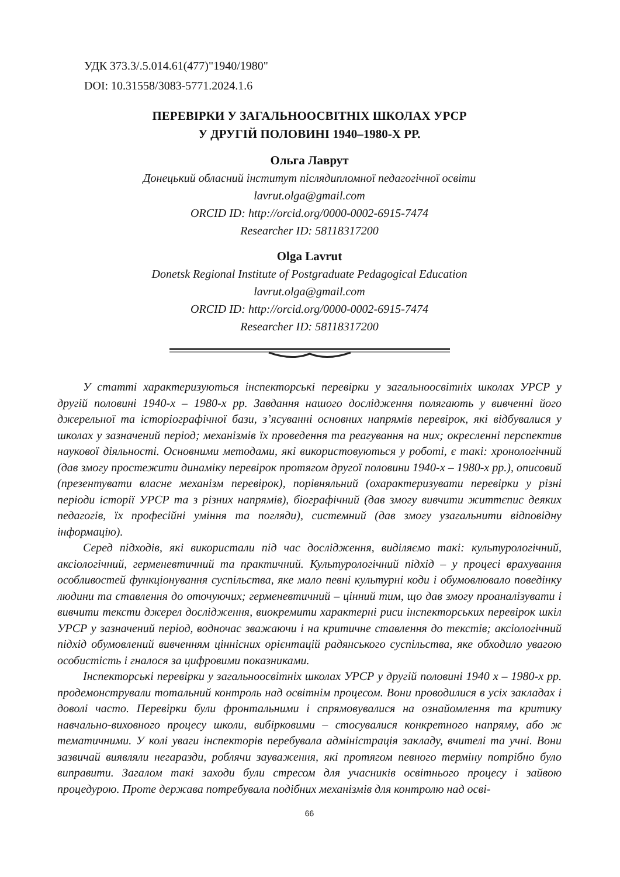УДК 373.3/.5.014.61(477)"1940/1980"
DOI: 10.31558/3083-5771.2024.1.6
ПЕРЕВІРКИ У ЗАГАЛЬНООСВІТНІХ ШКОЛАХ УРСР
У ДРУГІЙ ПОЛОВИНІ 1940–1980-Х РР.
Ольга Лаврут
Донецький обласний інститут післядипломної педагогічної освіти
lavrut.olga@gmail.com
ORCID ID: http://orcid.org/0000-0002-6915-7474
Researcher ID: 58118317200
Olga Lavrut
Donetsk Regional Institute of Postgraduate Pedagogical Education
lavrut.olga@gmail.com
ORCID ID: http://orcid.org/0000-0002-6915-7474
Researcher ID: 58118317200
У статті характеризуються інспекторські перевірки у загальноосвітніх школах УРСР у другій половині 1940-х – 1980-х рр. Завдання нашого дослідження полягають у вивченні його джерельної та історіографічної бази, з’ясуванні основних напрямів перевірок, які відбувалися у школах у зазначений період; механізмів їх проведення та реагування на них; окресленні перспектив наукової діяльності. Основними методами, які використовуються у роботі, є такі: хронологічний (дав змогу простежити динаміку перевірок протягом другої половини 1940-х – 1980-х рр.), описовий (презентувати власне механізм перевірок), порівняльний (охарактеризувати перевірки у різні періоди історії УРСР та з різних напрямів), біографічний (дав змогу вивчити життєпис деяких педагогів, їх професійні уміння та погляди), системний (дав змогу узагальнити відповідну інформацію).
Серед підходів, які використали під час дослідження, виділяємо такі: культурологічний, аксіологічний, герменевтичний та практичний. Культурологічний підхід – у процесі врахування особливостей функціонування суспільства, яке мало певні культурні коди і обумовлювало поведінку людини та ставлення до оточуючих; герменевтичний – цінний тим, що дав змогу проаналізувати і вивчити тексти джерел дослідження, виокремити характерні риси інспекторських перевірок шкіл УРСР у зазначений період, водночас зважаючи і на критичне ставлення до текстів; аксіологічний підхід обумовлений вивченням ціннісних орієнтацій радянського суспільства, яке обходило увагою особистість і гналося за цифровими показниками.
Інспекторські перевірки у загальноосвітніх школах УРСР у другій половині 1940 х – 1980-х рр. продемонстрували тотальний контроль над освітнім процесом. Вони проводилися в усіх закладах і доволі часто. Перевірки були фронтальними і спрямовувалися на ознайомлення та критику навчально-виховного процесу школи, вибірковими – стосувалися конкретного напряму, або ж тематичними. У колі уваги інспекторів перебувала адміністрація закладу, вчителі та учні. Вони зазвичай виявляли негаразди, роблячи зауваження, які протягом певного терміну потрібно було виправити. Загалом такі заходи були стресом для учасників освітнього процесу і зайвою процедурою. Проте держава потребувала подібних механізмів для контролю над осві-
66